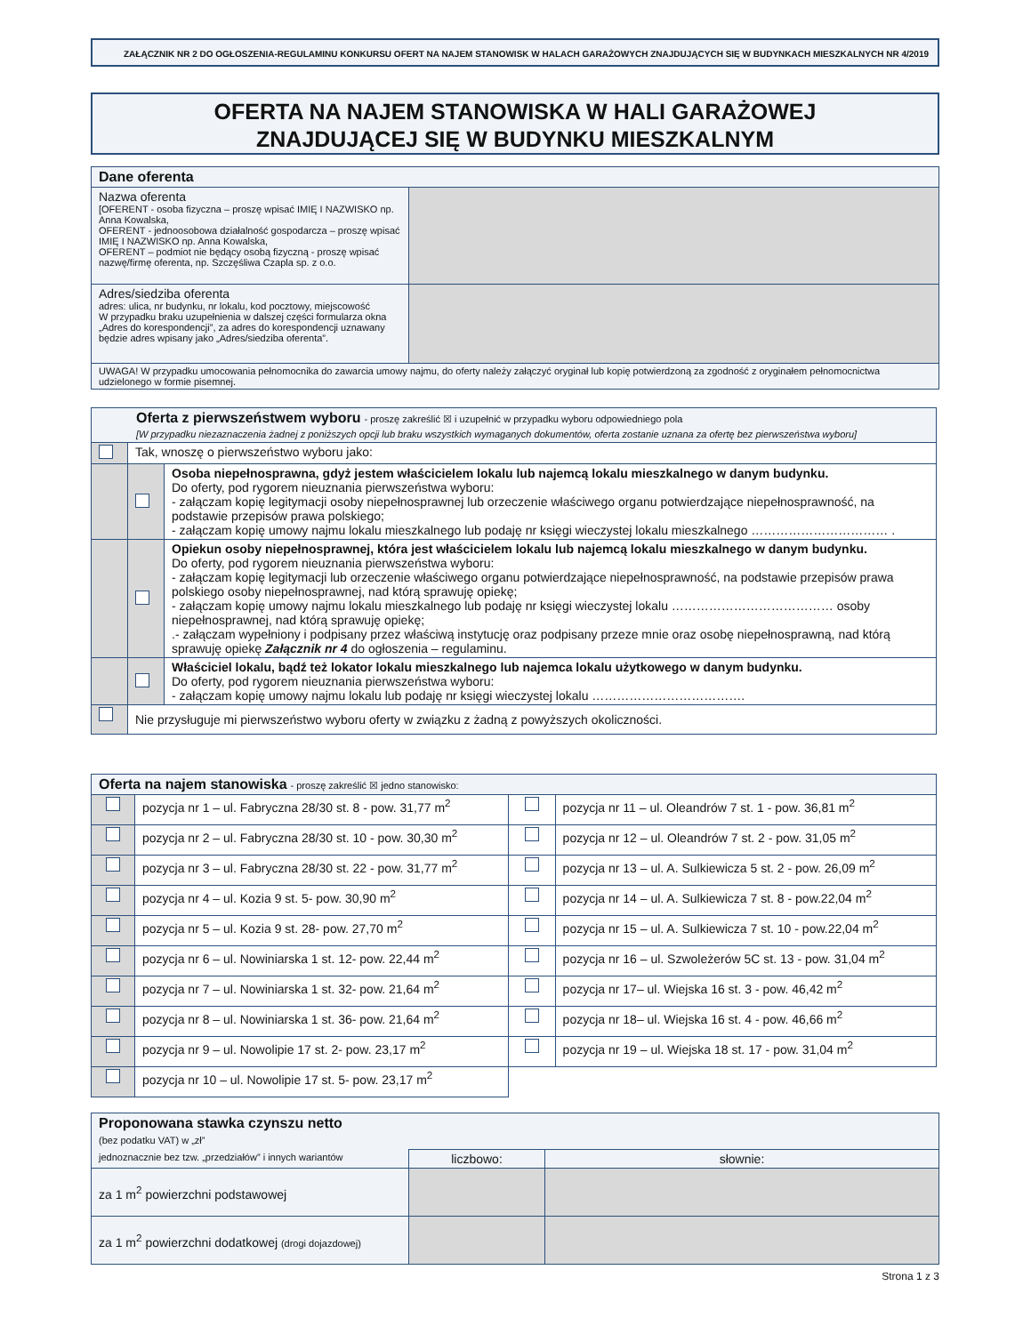ZAŁĄCZNIK NR 2 DO OGŁOSZENIA-REGULAMINU KONKURSU OFERT NA NAJEM STANOWISK W HALACH GARAŻOWYCH ZNAJDUJĄCYCH SIĘ W BUDYNKACH MIESZKALNYCH NR 4/2019
OFERTA NA NAJEM STANOWISKA W HALI GARAŻOWEJ
ZNAJDUJĄCEJ SIĘ W BUDYNKU MIESZKALNYM
| Dane oferenta | |
| Nazwa oferenta [OFERENT - osoba fizyczna – proszę wpisać IMIĘ I NAZWISKO np. Anna Kowalska, OFERENT - jednoosobowa działalność gospodarcza – proszę wpisać IMIĘ I NAZWISKO np. Anna Kowalska, OFERENT – podmiot nie będący osobą fizyczną - proszę wpisać nazwę/firmę oferenta, np. Szczęśliwa Czapla sp. z o.o. | |
| Adres/siedziba oferenta adres: ulica, nr budynku, nr lokalu, kod pocztowy, miejscowość W przypadku braku uzupełnienia w dalszej części formularza okna „Adres do korespondencji”, za adres do korespondencji uznawany będzie adres wpisany jako „Adres/siedziba oferenta”. | |
| UWAGA! W przypadku umocowania pełnomocnika do zawarcia umowy najmu, do oferty należy załączyć oryginał lub kopię potwierdzoną za zgodność z oryginałem pełnomocnictwa udzielonego w formie pisemnej. | |
| Oferta z pierwszeństwem wyboru - proszę zakreślić ☒ i uzupełnić w przypadku wyboru odpowiedniego pola [W przypadku niezaznaczenia żadnej z poniższych opcji lub braku wszystkich wymaganych dokumentów, oferta zostanie uznana za ofertę bez pierwszeństwa wyboru] | | |
| | Tak, wnoszę o pierwszeństwo wyboru jako: | |
| | | Osoba niepełnosprawna, gdyż jestem właścicielem lokalu lub najemcą lokalu mieszkalnego w danym budynku. Do oferty, pod rygorem nieuznania pierwszeństwa wyboru: - załączam kopię legitymacji osoby niepełnosprawnej lub orzeczenie właściwego organu potwierdzające niepełnosprawność, na podstawie przepisów prawa polskiego; - załączam kopię umowy najmu lokalu mieszkalnego lub podaję nr księgi wieczystej lokalu mieszkalnego …………………………… . |
| | | Opiekun osoby niepełnosprawnej, która jest właścicielem lokalu lub najemcą lokalu mieszkalnego w danym budynku. Do oferty, pod rygorem nieuznania pierwszeństwa wyboru: - załączam kopię legitymacji lub orzeczenie właściwego organu potwierdzające niepełnosprawność, na podstawie przepisów prawa polskiego osoby niepełnosprawnej, nad którą sprawuję opiekę; - załączam kopię umowy najmu lokalu mieszkalnego lub podaję nr księgi wieczystej lokalu ………………………………… osoby niepełnosprawnej, nad którą sprawuję opiekę; .- załączam wypełniony i podpisany przez właściwą instytucję oraz podpisany przeze mnie oraz osobę niepełnosprawną, nad którą sprawuję opiekę Załącznik nr 4 do ogłoszenia – regulaminu. |
| | | Właściciel lokalu, bądź też lokator lokalu mieszkalnego lub najemca lokalu użytkowego w danym budynku. Do oferty, pod rygorem nieuznania pierwszeństwa wyboru: - załączam kopię umowy najmu lokalu lub podaję nr księgi wieczystej lokalu ………………………………. |
| | Nie przysługuje mi pierwszeństwo wyboru oferty w związku z żadną z powyższych okoliczności. | |
| Oferta na najem stanowiska - proszę zakreślić ☒ jedno stanowisko: | | | |
| | pozycja nr 1 – ul. Fabryczna 28/30 st. 8 - pow. 31,77 m<sup>2</sup> | | pozycja nr 11 – ul. Oleandrów 7 st. 1 - pow. 36,81 m<sup>2</sup> |
| | pozycja nr 2 – ul. Fabryczna 28/30 st. 10 - pow. 30,30 m<sup>2</sup> | | pozycja nr 12 – ul. Oleandrów 7 st. 2 - pow. 31,05 m<sup>2</sup> |
| | pozycja nr 3 – ul. Fabryczna 28/30 st. 22 - pow. 31,77 m<sup>2</sup> | | pozycja nr 13 – ul. A. Sulkiewicza 5 st. 2 - pow. 26,09 m<sup>2</sup> |
| | pozycja nr 4 – ul. Kozia 9 st. 5- pow. 30,90 m<sup>2</sup> | | pozycja nr 14 – ul. A. Sulkiewicza 7 st. 8 - pow.22,04 m<sup>2</sup> |
| | pozycja nr 5 – ul. Kozia 9 st. 28- pow. 27,70 m<sup>2</sup> | | pozycja nr 15 – ul. A. Sulkiewicza 7 st. 10 - pow.22,04 m<sup>2</sup> |
| | pozycja nr 6 – ul. Nowiniarska 1 st. 12- pow. 22,44 m<sup>2</sup> | | pozycja nr 16 – ul. Szwoleżerów 5C st. 13 - pow. 31,04 m<sup>2</sup> |
| | pozycja nr 7 – ul. Nowiniarska 1 st. 32- pow. 21,64 m<sup>2</sup> | | pozycja nr 17– ul. Wiejska 16 st. 3 - pow. 46,42 m<sup>2</sup> |
| | pozycja nr 8 – ul. Nowiniarska 1 st. 36- pow. 21,64 m<sup>2</sup> | | pozycja nr 18– ul. Wiejska 16 st. 4 - pow. 46,66 m<sup>2</sup> |
| | pozycja nr 9 – ul. Nowolipie 17 st. 2- pow. 23,17 m<sup>2</sup> | | pozycja nr 19 – ul. Wiejska 18 st. 17 - pow. 31,04 m<sup>2</sup> |
| | pozycja nr 10 – ul. Nowolipie 17 st. 5- pow. 23,17 m<sup>2</sup> | | |
| Proponowana stawka czynszu netto (bez podatku VAT) w „zł” | | |
| jednoznacznie bez tzw. „przedziałów” i innych wariantów | liczbowo: | słownie: |
| za 1 m<sup>2</sup> powierzchni podstawowej | | |
| za 1 m<sup>2</sup> powierzchni dodatkowej (drogi dojazdowej) | | |
Strona 1 z 3